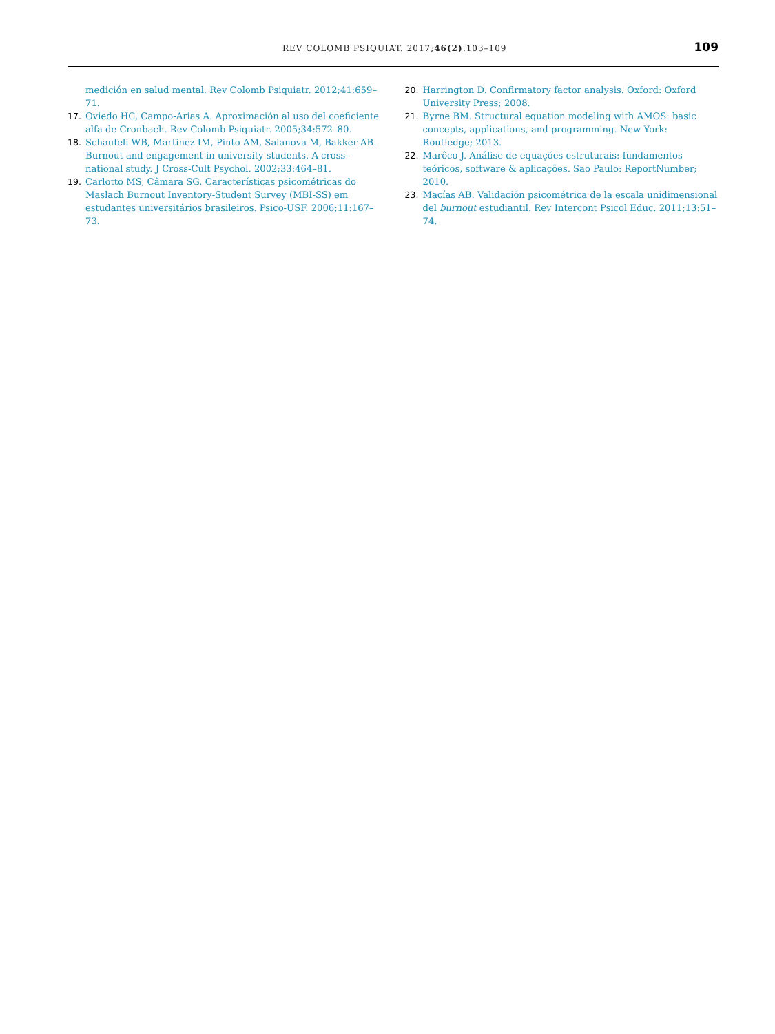REV COLOMB PSIQUIAT. 2017;46(2):103–109
109
medición en salud mental. Rev Colomb Psiquiatr. 2012;41:659–71.
17. Oviedo HC, Campo-Arias A. Aproximación al uso del coeficiente alfa de Cronbach. Rev Colomb Psiquiatr. 2005;34:572–80.
18. Schaufeli WB, Martinez IM, Pinto AM, Salanova M, Bakker AB. Burnout and engagement in university students. A cross-national study. J Cross-Cult Psychol. 2002;33:464–81.
19. Carlotto MS, Câmara SG. Características psicométricas do Maslach Burnout Inventory-Student Survey (MBI-SS) em estudantes universitários brasileiros. Psico-USF. 2006;11:167–73.
20. Harrington D. Confirmatory factor analysis. Oxford: Oxford University Press; 2008.
21. Byrne BM. Structural equation modeling with AMOS: basic concepts, applications, and programming. New York: Routledge; 2013.
22. Marôco J. Análise de equações estruturais: fundamentos teóricos, software & aplicações. Sao Paulo: ReportNumber; 2010.
23. Macías AB. Validación psicométrica de la escala unidimensional del burnout estudiantil. Rev Intercont Psicol Educ. 2011;13:51–74.